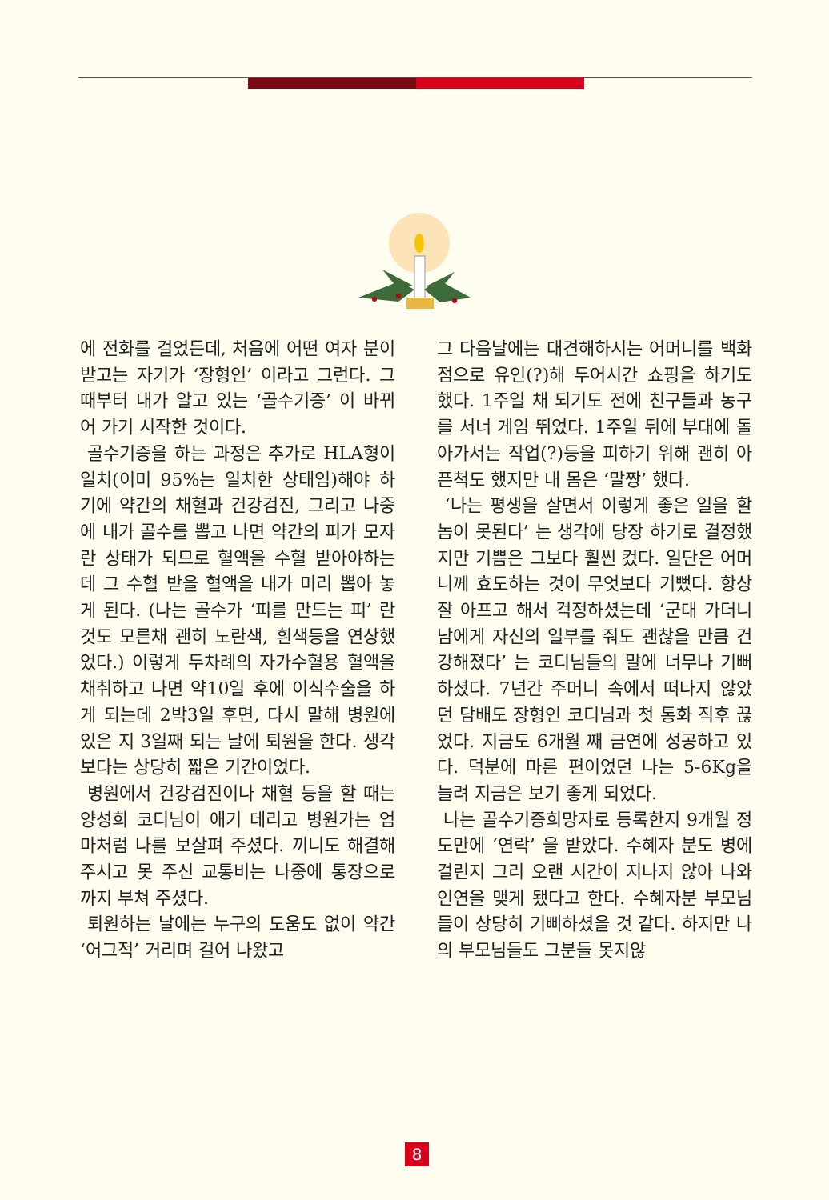에 전화를 걸었든데, 처음에 어떤 여자 분이 받고는 자기가 ‘장형인’ 이라고 그런다. 그때부터 내가 알고 있는 ‘골수기증’ 이 바뀌어 가기 시작한 것이다.
골수기증을 하는 과정은 추가로 HLA형이 일치(이미 95%는 일치한 상태임)해야 하기에 약간의 채혈과 건강검진, 그리고 나중에 내가 골수를 뽑고 나면 약간의 피가 모자란 상태가 되므로 혈액을 수혈 받아야하는데 그 수혈 받을 혈액을 내가 미리 뽑아 놓게 된다. (나는 골수가 ‘피를 만드는 피’ 란 것도 모른채 괜히 노란색, 흰색등을 연상했었다.) 이렇게 두차례의 자가수혈용 혈액을 채취하고 나면 약10일 후에 이식수술을 하게 되는데 2박3일 후면, 다시 말해 병원에 있은 지 3일째 되는 날에 퇴원을 한다. 생각보다는 상당히 짧은 기간이었다.
병원에서 건강검진이나 채혈 등을 할 때는 양성희 코디님이 애기 데리고 병원가는 엄마처럼 나를 보살펴 주셨다. 끼니도 해결해 주시고 못 주신 교통비는 나중에 통장으로까지 부쳐 주셨다.
퇴원하는 날에는 누구의 도움도 없이 약간 ‘어그적’ 거리며 걸어 나왔고
그 다음날에는 대견해하시는 어머니를 백화점으로 유인(?)해 두어시간 쇼핑을 하기도 했다. 1주일 채 되기도 전에 친구들과 농구를 서너 게임 뛰었다. 1주일 뒤에 부대에 돌아가서는 작업(?)등을 피하기 위해 괜히 아픈척도 했지만 내 몸은 ‘말짱’ 했다.
‘나는 평생을 살면서 이렇게 좋은 일을 할 놈이 못된다’ 는 생각에 당장 하기로 결정했지만 기쁨은 그보다 훨씬 컸다. 일단은 어머니께 효도하는 것이 무엇보다 기뻤다. 항상 잘 아프고 해서 걱정하셨는데 ‘군대 가더니 남에게 자신의 일부를 줘도 괜찮을 만큼 건강해졌다’ 는 코디님들의 말에 너무나 기뻐하셨다. 7년간 주머니 속에서 떠나지 않았던 담배도 장형인 코디님과 첫 통화 직후 끊었다. 지금도 6개월 째 금연에 성공하고 있다. 덕분에 마른 편이었던 나는 5-6Kg을 늘려 지금은 보기 좋게 되었다.
나는 골수기증희망자로 등록한지 9개월 정도만에 ‘연락’ 을 받았다. 수혜자 분도 병에 걸린지 그리 오랜 시간이 지나지 않아 나와 인연을 맺게 됐다고 한다. 수혜자분 부모님들이 상당히 기뻐하셨을 것 같다. 하지만 나의 부모님들도 그분들 못지않
8